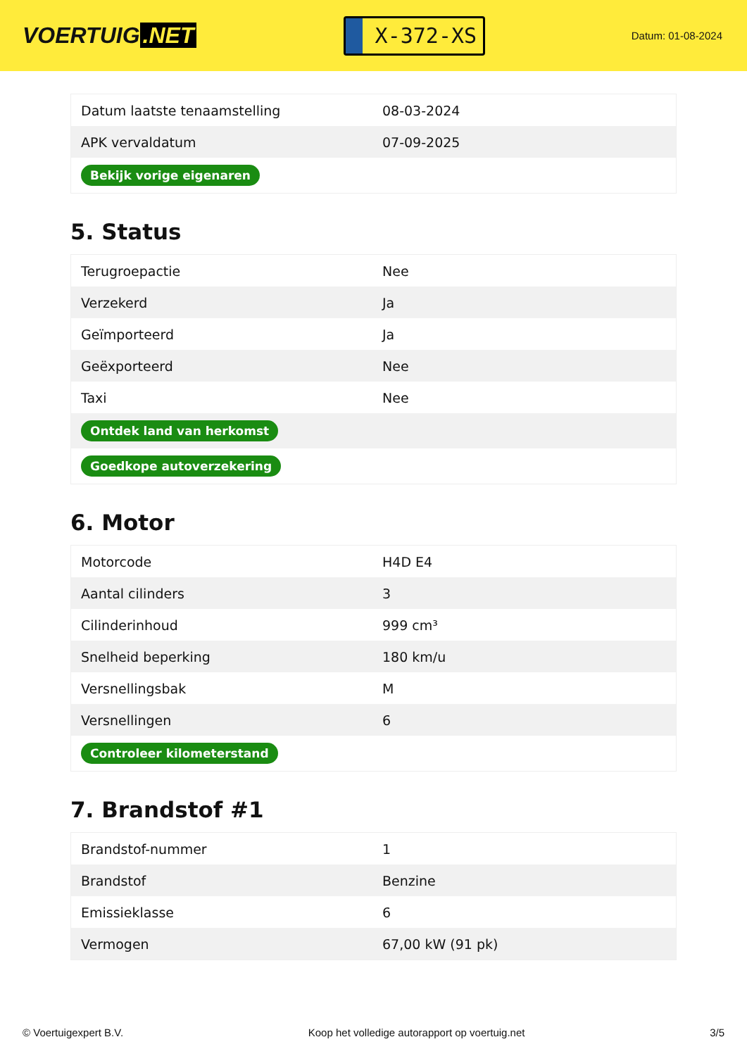VOERTUIG.NET
X-372-XS
Datum: 01-08-2024
| Datum laatste tenaamstelling | 08-03-2024 |
| APK vervaldatum | 07-09-2025 |
| Bekijk vorige eigenaren | |
5. Status
| Terugroepactie | Nee |
| Verzekerd | Ja |
| Geïmporteerd | Ja |
| Geëxporteerd | Nee |
| Taxi | Nee |
| Ontdek land van herkomst | |
| Goedkope autoverzekering | |
6. Motor
| Motorcode | H4D E4 |
| Aantal cilinders | 3 |
| Cilinderinhoud | 999 cm³ |
| Snelheid beperking | 180 km/u |
| Versnellingsbak | M |
| Versnellingen | 6 |
| Controleer kilometerstand | |
7. Brandstof #1
| Brandstof-nummer | 1 |
| Brandstof | Benzine |
| Emissieklasse | 6 |
| Vermogen | 67,00 kW (91 pk) |
© Voertuigexpert B.V. Koop het volledige autorapport op voertuig.net 3/5